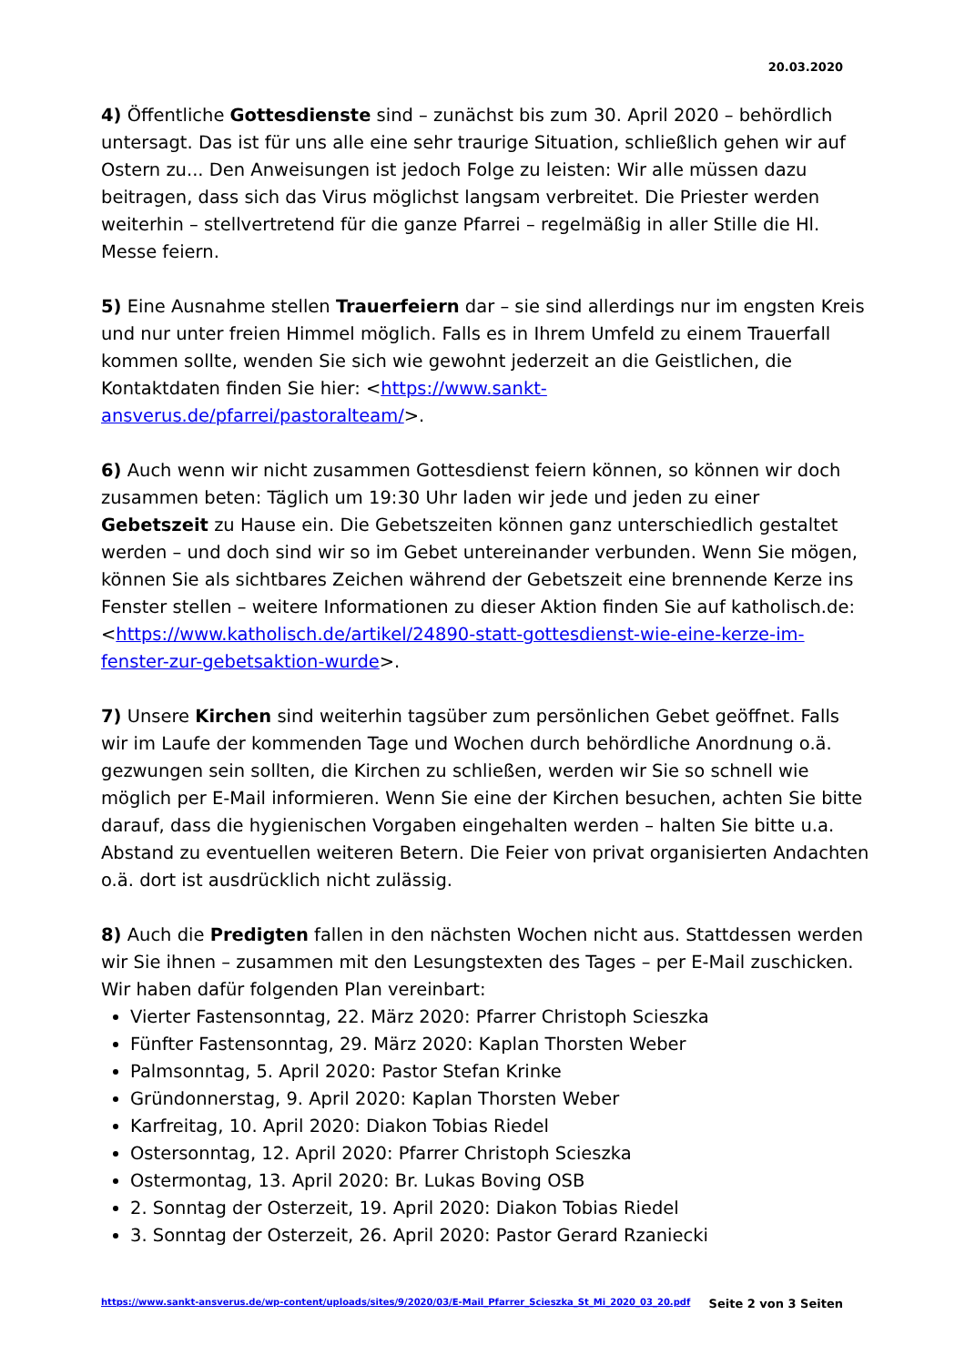20.03.2020
4) Öffentliche Gottesdienste sind – zunächst bis zum 30. April 2020 – behördlich untersagt. Das ist für uns alle eine sehr traurige Situation, schließlich gehen wir auf Ostern zu... Den Anweisungen ist jedoch Folge zu leisten: Wir alle müssen dazu beitragen, dass sich das Virus möglichst langsam verbreitet. Die Priester werden weiterhin – stellvertretend für die ganze Pfarrei – regelmäßig in aller Stille die Hl. Messe feiern.
5) Eine Ausnahme stellen Trauerfeiern dar – sie sind allerdings nur im engsten Kreis und nur unter freien Himmel möglich. Falls es in Ihrem Umfeld zu einem Trauerfall kommen sollte, wenden Sie sich wie gewohnt jederzeit an die Geistlichen, die Kontaktdaten finden Sie hier: <https://www.sankt-ansverus.de/pfarrei/pastoralteam/>.
6) Auch wenn wir nicht zusammen Gottesdienst feiern können, so können wir doch zusammen beten: Täglich um 19:30 Uhr laden wir jede und jeden zu einer Gebetszeit zu Hause ein. Die Gebetszeiten können ganz unterschiedlich gestaltet werden – und doch sind wir so im Gebet untereinander verbunden. Wenn Sie mögen, können Sie als sichtbares Zeichen während der Gebetszeit eine brennende Kerze ins Fenster stellen – weitere Informationen zu dieser Aktion finden Sie auf katholisch.de: <https://www.katholisch.de/artikel/24890-statt-gottesdienst-wie-eine-kerze-im-fenster-zur-gebetsaktion-wurde>.
7) Unsere Kirchen sind weiterhin tagsüber zum persönlichen Gebet geöffnet. Falls wir im Laufe der kommenden Tage und Wochen durch behördliche Anordnung o.ä. gezwungen sein sollten, die Kirchen zu schließen, werden wir Sie so schnell wie möglich per E-Mail informieren. Wenn Sie eine der Kirchen besuchen, achten Sie bitte darauf, dass die hygienischen Vorgaben eingehalten werden – halten Sie bitte u.a. Abstand zu eventuellen weiteren Betern. Die Feier von privat organisierten Andachten o.ä. dort ist ausdrücklich nicht zulässig.
8) Auch die Predigten fallen in den nächsten Wochen nicht aus. Stattdessen werden wir Sie ihnen – zusammen mit den Lesungstexten des Tages – per E-Mail zuschicken. Wir haben dafür folgenden Plan vereinbart:
Vierter Fastensonntag, 22. März 2020: Pfarrer Christoph Scieszka
Fünfter Fastensonntag, 29. März 2020: Kaplan Thorsten Weber
Palmsonntag, 5. April 2020: Pastor Stefan Krinke
Gründonnerstag, 9. April 2020: Kaplan Thorsten Weber
Karfreitag, 10. April 2020: Diakon Tobias Riedel
Ostersonntag, 12. April 2020: Pfarrer Christoph Scieszka
Ostermontag, 13. April 2020: Br. Lukas Boving OSB
2. Sonntag der Osterzeit, 19. April 2020: Diakon Tobias Riedel
3. Sonntag der Osterzeit, 26. April 2020: Pastor Gerard Rzaniecki
https://www.sankt-ansverus.de/wp-content/uploads/sites/9/2020/03/E-Mail_Pfarrer_Scieszka_St_Mi_2020_03_20.pdf Seite 2 von 3 Seiten